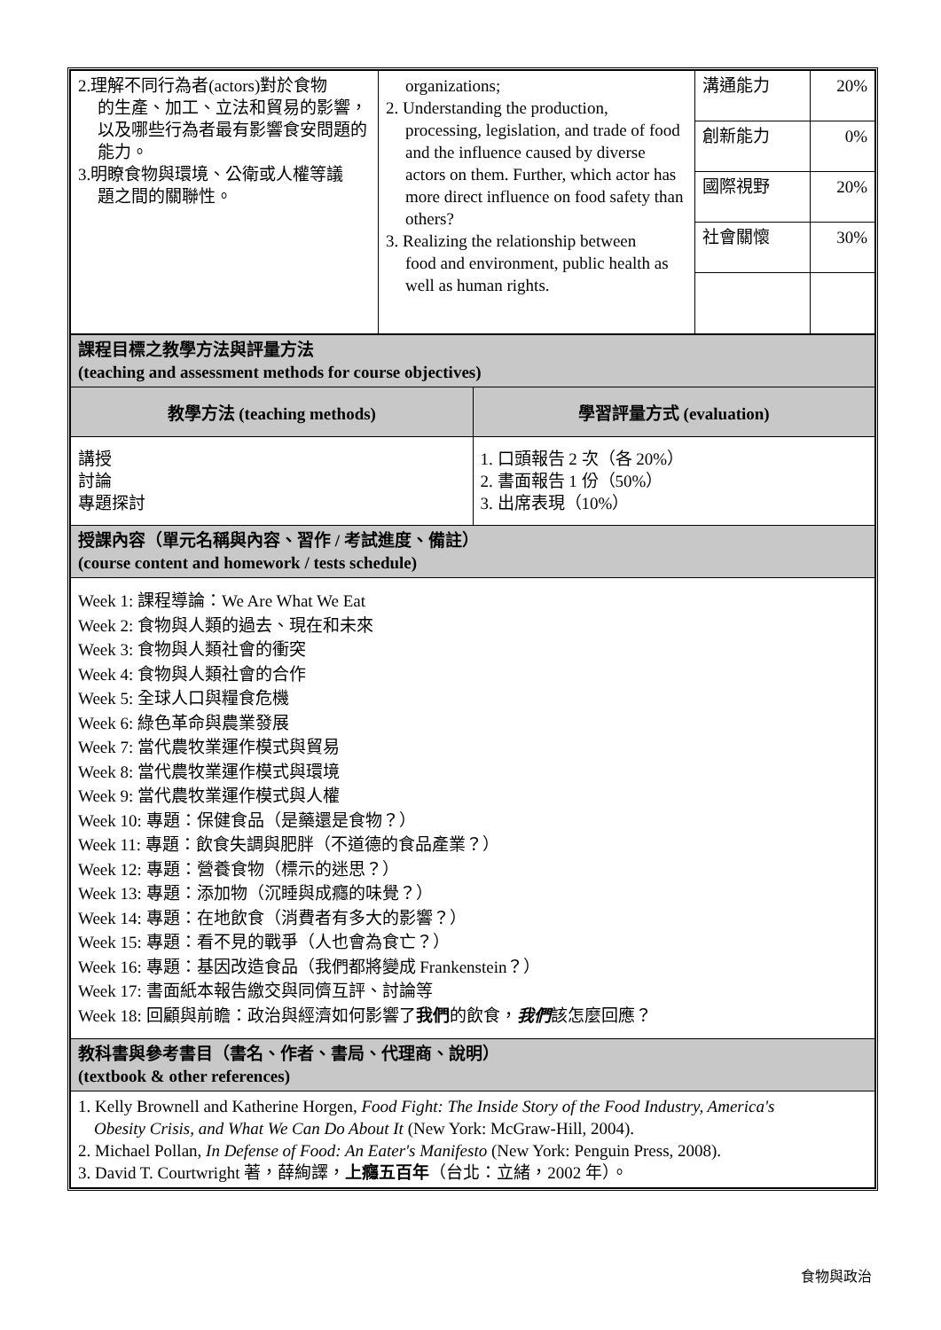| 2.理解不同行為者(actors)對於食物 的生產、加工、立法和貿易的影響，以及哪些行為者最有影響食安問題的能力。 3.明瞭食物與環境、公衛或人權等議 題之間的關聯性。 | organizations; 2. Understanding the production, processing, legislation, and trade of food and the influence caused by diverse actors on them. Further, which actor has more direct influence on food safety than others? 3. Realizing the relationship between food and environment, public health as well as human rights. | 溝通能力 | 20% |
| | | 創新能力 | 0% |
| | | 國際視野 | 20% |
| | | 社會關懷 | 30% |
| 課程目標之教學方法與評量方法 (teaching and assessment methods for course objectives) | |
| 教學方法 (teaching methods) | 學習評量方式 (evaluation) |
| 講授 討論 專題探討 | 1. 口頭報告 2 次（各 20%） 2. 書面報告 1 份（50%） 3. 出席表現（10%） |
| 授課內容（單元名稱與內容、習作 / 考試進度、備註） (course content and homework / tests schedule) | |
| Week 1: 課程導論：We Are What We Eat Week 2: 食物與人類的過去、現在和未來 Week 3: 食物與人類社會的衝突 Week 4: 食物與人類社會的合作 Week 5: 全球人口與糧食危機 Week 6: 綠色革命與農業發展 Week 7: 當代農牧業運作模式與貿易 Week 8: 當代農牧業運作模式與環境 Week 9: 當代農牧業運作模式與人權 Week 10: 專題：保健食品（是藥還是食物？） Week 11: 專題：飲食失調與肥胖（不道德的食品產業？） Week 12: 專題：營養食物（標示的迷思？） Week 13: 專題：添加物（沉睡與成癮的味覺？） Week 14: 專題：在地飲食（消費者有多大的影響？） Week 15: 專題：看不見的戰爭（人也會為食亡？） Week 16: 專題：基因改造食品（我們都將變成 Frankenstein？） Week 17: 書面紙本報告繳交與同儕互評、討論等 Week 18: 回顧與前瞻：政治與經濟如何影響了 我們 的飲食， 我們 該怎麼回應？ | |
| 教科書與參考書目（書名、作者、書局、代理商、說明） (textbook & other references) | |
| 1. Kelly Brownell and Katherine Horgen, Food Fight: The Inside Story of the Food Industry, America's Obesity Crisis, and What We Can Do About It (New York: McGraw-Hill, 2004). 2. Michael Pollan, In Defense of Food: An Eater's Manifesto (New York: Penguin Press, 2008). 3. David T. Courtwright 著，薛絢譯， 上癮五百年 （台北：立緒，2002 年）。 | |
食物與政治